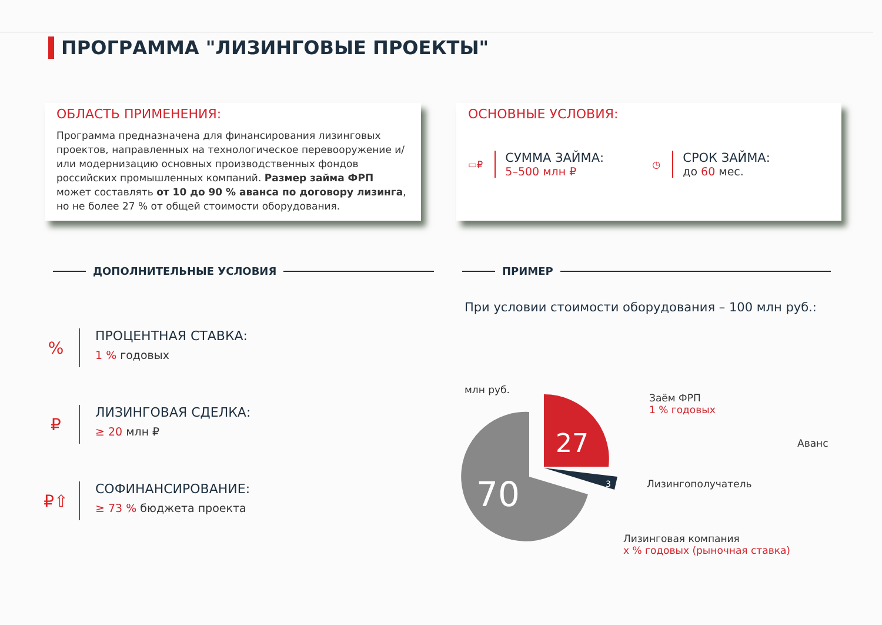ПРОГРАММА "ЛИЗИНГОВЫЕ ПРОЕКТЫ"
ОБЛАСТЬ ПРИМЕНЕНИЯ:
Программа предназначена для финансирования лизинговых проектов, направленных на технологическое перевооружение и/или модернизацию основных производственных фондов российских промышленных компаний. Размер займа ФРП может составлять от 10 до 90 % аванса по договору лизинга, но не более 27 % от общей стоимости оборудования.
ОСНОВНЫЕ УСЛОВИЯ:
▭₽
СУММА ЗАЙМА:
5–500 млн ₽
◷
СРОК ЗАЙМА:
до 60 мес.
ДОПОЛНИТЕЛЬНЫЕ УСЛОВИЯ ПРИМЕР
%
ПРОЦЕНТНАЯ СТАВКА:
1 % годовых
₽
ЛИЗИНГОВАЯ СДЕЛКА:
≥ 20 млн ₽
₽⇧
СОФИНАНСИРОВАНИЕ:
≥ 73 % бюджета проекта
При условии стоимости оборудования – 100 млн руб.:
млн руб.
27
3
70
Заём ФРП
1 % годовых
Аванс
Лизингополучатель
Лизинговая компания
х % годовых (рыночная ставка)